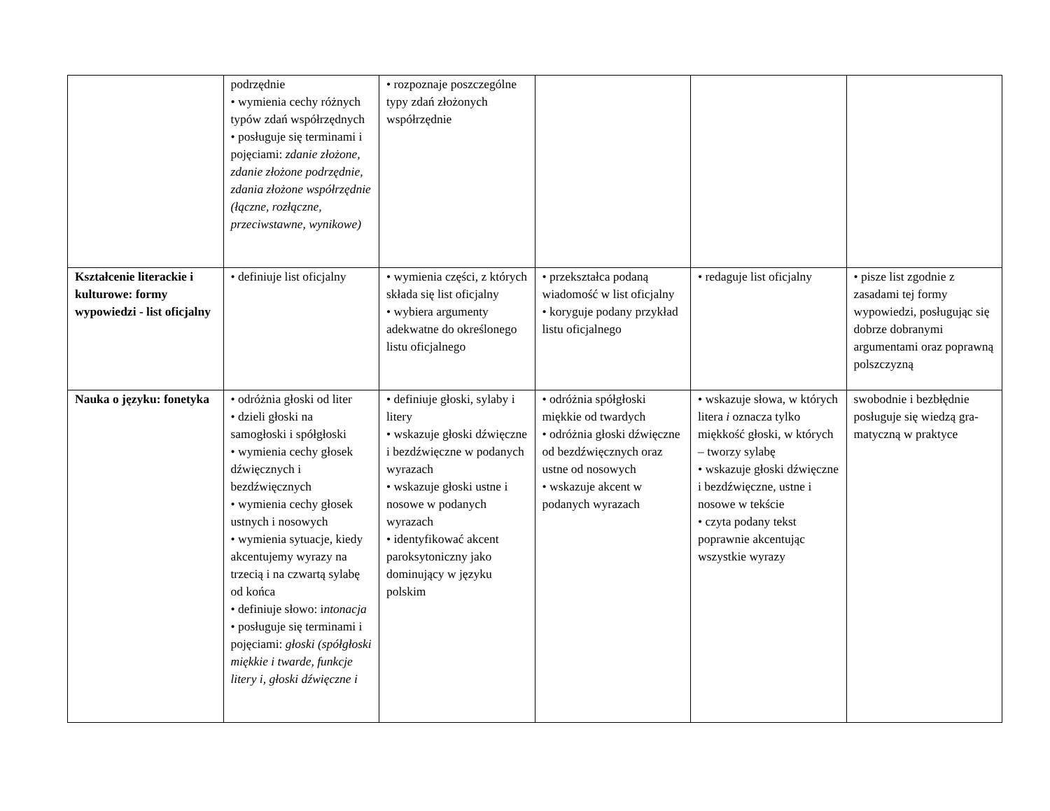| | podrzędnie • wymienia cechy różnych typów zdań współrzędnych • posługuje się terminami i pojęciami: zdanie złożone, zdanie złożone podrzędnie, zdania złożone współrzędnie (łączne, rozłączne, przeciwstawne, wynikowe) | • rozpoznaje poszczególne typy zdań złożonych współrzędnie | | | |
| Kształcenie literackie i kulturowe: formy wypowiedzi - list oficjalny | • definiuje list oficjalny | • wymienia części, z których składa się list oficjalny • wybiera argumenty adekwatne do określonego listu oficjalnego | • przekształca podaną wiadomość w list oficjalny • koryguje podany przykład listu oficjalnego | • redaguje list oficjalny | • pisze list zgodnie z zasadami tej formy wypowiedzi, posługując się dobrze dobranymi argumentami oraz poprawną polszczyzną |
| Nauka o języku: fonetyka | • odróżnia głoski od liter • dzieli głoski na samogłoski i spółgłoski • wymienia cechy głosek dźwięcznych i bezdźwięcznych • wymienia cechy głosek ustnych i nosowych • wymienia sytuacje, kiedy akcentujemy wyrazy na trzecią i na czwartą sylabę od końca • definiuje słowo: i ntonacja • posługuje się terminami i pojęciami: głoski (spółgłoski miękkie i twarde, funkcje litery i, głoski dźwięczne i | • definiuje głoski, sylaby i litery • wskazuje głoski dźwięczne i bezdźwięczne w podanych wyrazach • wskazuje głoski ustne i nosowe w podanych wyrazach • identyfikować akcent paroksytoniczny jako dominujący w języku polskim | • odróżnia spółgłoski miękkie od twardych • odróżnia głoski dźwięczne od bezdźwięcznych oraz ustne od nosowych • wskazuje akcent w podanych wyrazach | • wskazuje słowa, w których litera i oznacza tylko miękkość głoski, w których – tworzy sylabę • wskazuje głoski dźwięczne i bezdźwięczne, ustne i nosowe w tekście • czyta podany tekst poprawnie akcentując wszystkie wyrazy | swobodnie i bezbłędnie posługuje się wiedzą gra-matyczną w praktyce |